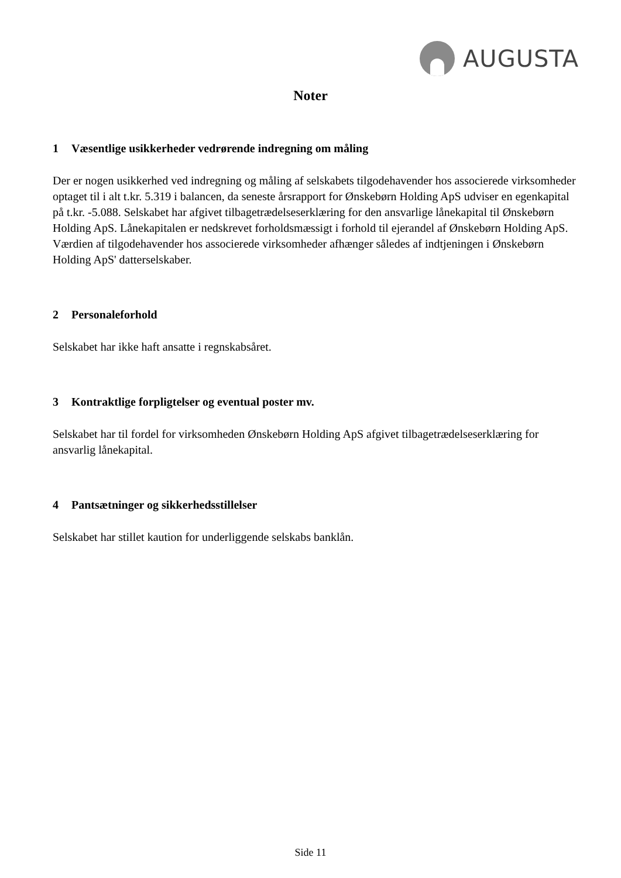AUGUSTA
Noter
1 Væsentlige usikkerheder vedrørende indregning om måling
Der er nogen usikkerhed ved indregning og måling af selskabets tilgodehavender hos associerede virksomheder optaget til i alt t.kr. 5.319 i balancen, da seneste årsrapport for Ønskebørn Holding ApS udviser en egenkapital på t.kr. -5.088. Selskabet har afgivet tilbagetrædelseserklæring for den ansvarlige lånekapital til Ønskebørn Holding ApS. Lånekapitalen er nedskrevet forholdsmæssigt i forhold til ejerandel af Ønskebørn Holding ApS. Værdien af tilgodehavender hos associerede virksomheder afhænger således af indtjeningen i Ønskebørn Holding ApS' datterselskaber.
2 Personaleforhold
Selskabet har ikke haft ansatte i regnskabsåret.
3 Kontraktlige forpligtelser og eventual poster mv.
Selskabet har til fordel for virksomheden Ønskebørn Holding ApS afgivet tilbagetrædelseserklæring for ansvarlig lånekapital.
4 Pantsætninger og sikkerhedsstillelser
Selskabet har stillet kaution for underliggende selskabs banklån.
Side 11